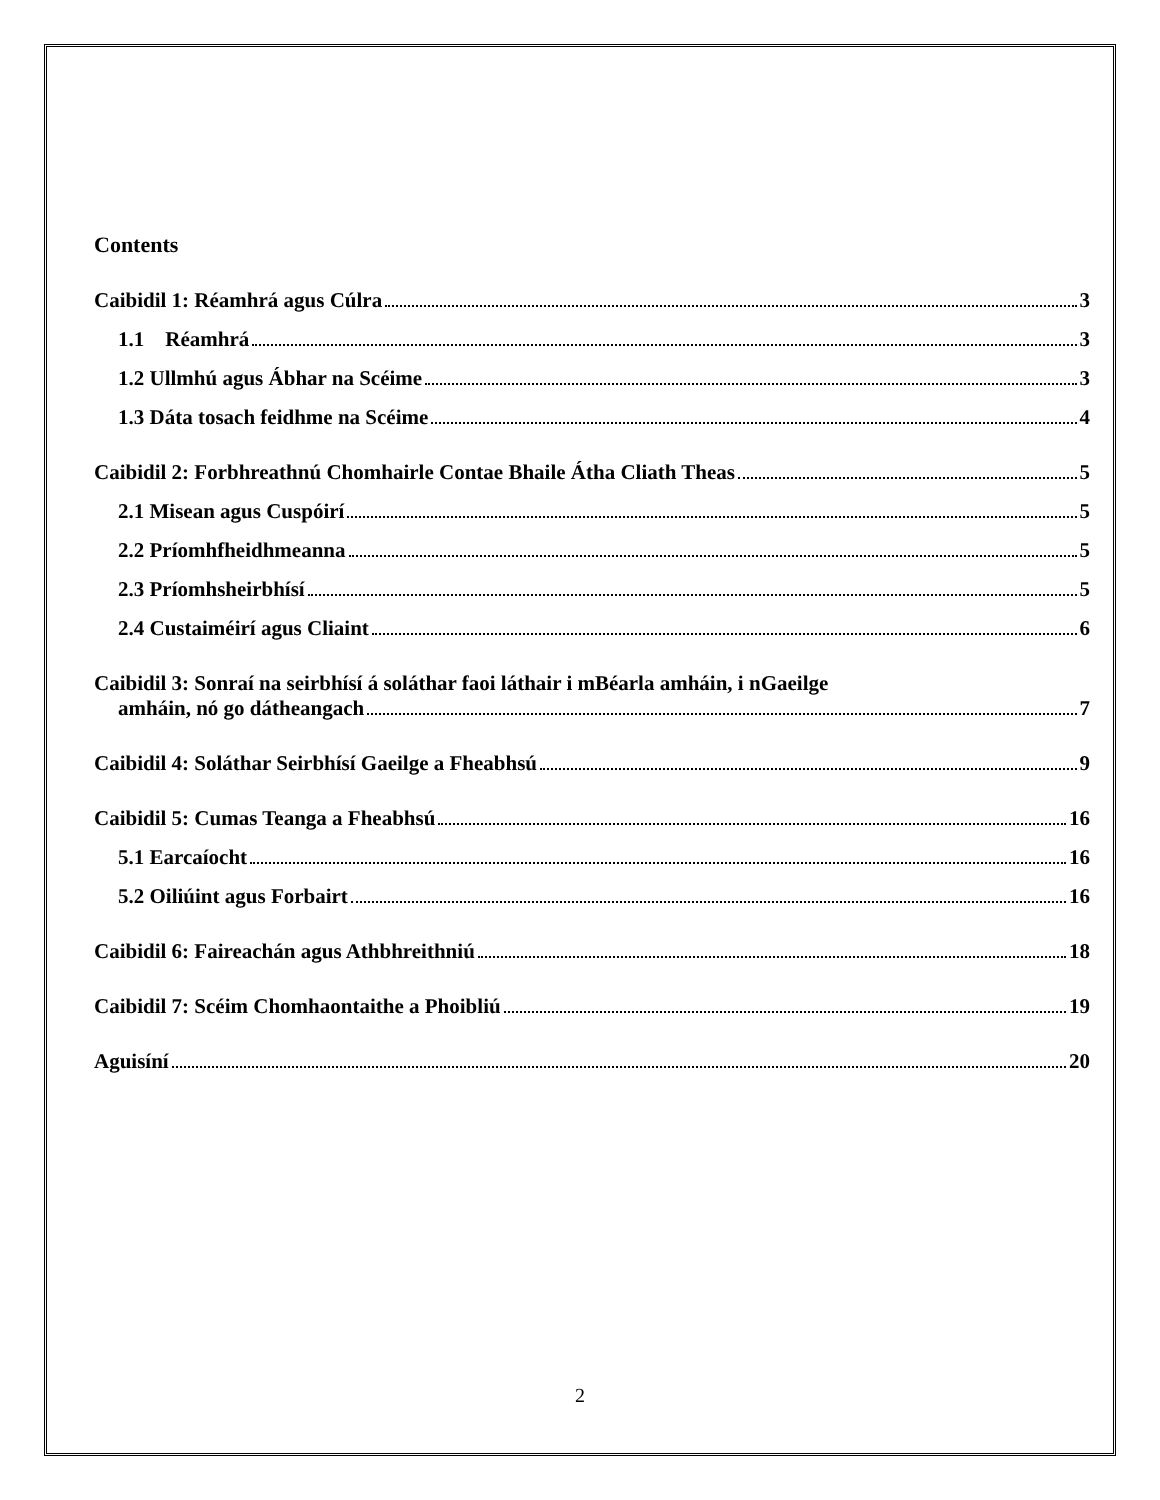Contents
Caibidil 1: Réamhrá agus Cúlra 3
1.1 Réamhrá 3
1.2 Ullmhú agus Ábhar na Scéime 3
1.3 Dáta tosach feidhme na Scéime 4
Caibidil 2: Forbhreathnú Chomhairle Contae Bhaile Átha Cliath Theas 5
2.1 Misean agus Cuspóirí 5
2.2 Príomhfheidhmeanna 5
2.3 Príomhsheirbhísí 5
2.4 Custaiméirí agus Cliaint 6
Caibidil 3: Sonraí na seirbhísí á soláthar faoi láthair i mBéarla amháin, i nGaeilge
amháin, nó go dátheangach 7
Caibidil 4: Soláthar Seirbhísí Gaeilge a Fheabhsú 9
Caibidil 5: Cumas Teanga a Fheabhsú 16
5.1 Earcaíocht 16
5.2 Oiliúint agus Forbairt 16
Caibidil 6: Faireachán agus Athbhreithniú 18
Caibidil 7: Scéim Chomhaontaithe a Phoibliú 19
Aguisíní 20
2